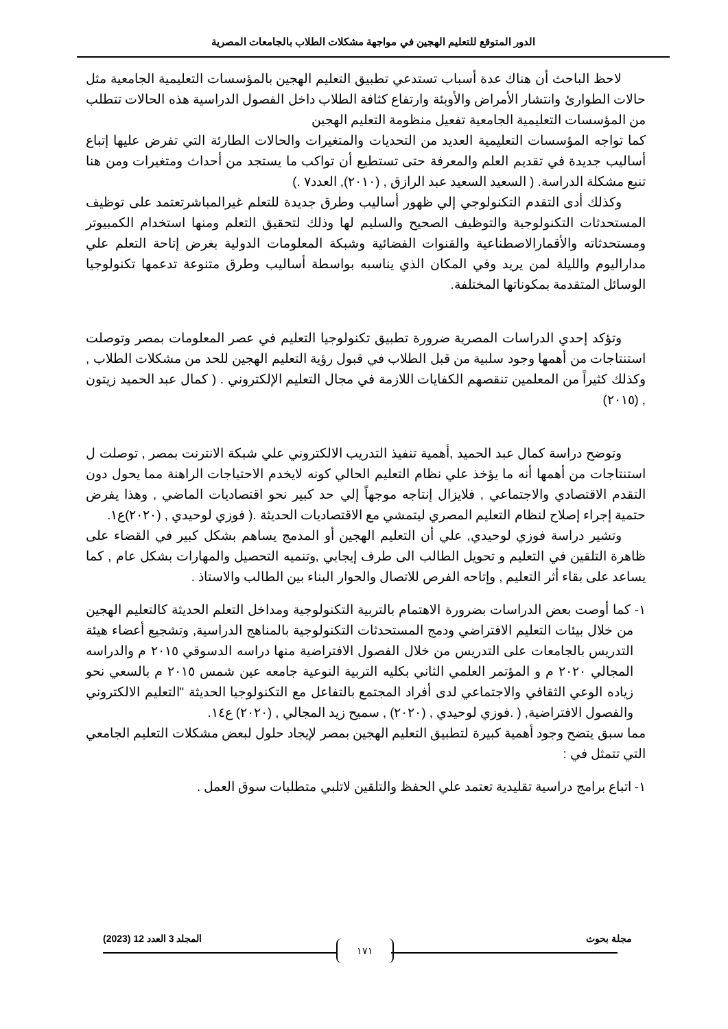الدور المتوقع للتعليم الهجين في مواجهة مشكلات الطلاب بالجامعات المصرية
لاحظ الباحث أن هناك عدة أسباب تستدعي تطبيق التعليم الهجين بالمؤسسات التعليمية الجامعية مثل حالات الطوارئ وانتشار الأمراض والأوبئة وارتفاع كثافة الطلاب داخل الفصول الدراسية هذه الحالات تتطلب من المؤسسات التعليمية الجامعية تفعيل منظومة التعليم الهجين
كما تواجه المؤسسات التعليمية العديد من التحديات والمتغيرات والحالات الطارئة التي تفرض عليها إتباع أساليب جديدة في تقديم العلم والمعرفة حتى تستطيع أن تواكب ما يستجد من أحداث ومتغيرات ومن هنا تنبع مشكلة الدراسة. ( السعيد السعيد عبد الرازق , (٢٠١٠), العدد٧ .)
وكذلك أدى التقدم التكنولوجي إلي ظهور أساليب وطرق جديدة للتعلم غيرالمباشرتعتمد على توظيف المستحدثات التكنولوجية والتوظيف الصحيح والسليم لها وذلك لتحقيق التعلم ومنها استخدام الكمبيوتر ومستحدثاته والأقمارالاصطناعية والقنوات الفضائية وشبكة المعلومات الدولية بغرض إتاحة التعلم علي مداراليوم والليلة لمن يريد وفي المكان الذي يناسبه بواسطة أساليب وطرق متنوعة تدعمها تكنولوجيا الوسائل المتقدمة بمكوناتها المختلفة.
وتؤكد إحدي الدراسات المصرية ضرورة تطبيق تكنولوجيا التعليم في عصر المعلومات بمصر وتوصلت استنتاجات من أهمها وجود سلبية من قبل الطلاب في قبول رؤية التعليم الهجين للحد من مشكلات الطلاب , وكذلك كثيراً من المعلمين تنقصهم الكفايات اللازمة في مجال التعليم الإلكتروني . ( كمال عبد الحميد زيتون , (٢٠١٥)
وتوضح دراسة كمال عبد الحميد ,أهمية تنفيذ التدريب الالكتروني علي شبكة الانترنت بمصر , توصلت ل استنتاجات من أهمها أنه ما يؤخذ علي نظام التعليم الحالي كونه لايخدم الاحتياجات الراهنة مما يحول دون التقدم الاقتصادي والاجتماعي , فلايزال إنتاجه موجهاً إلي حد كبير نحو اقتصاديات الماضي , وهذا يفرض حتمية إجراء إصلاح لنظام التعليم المصري ليتمشي مع الاقتصاديات الحديثة .( فوزي لوحيدي , (٢٠٢٠)ع١.
وتشير دراسة فوزي لوحيدي, علي أن التعليم الهجين أو المدمج يساهم بشكل كبير في القضاء على ظاهرة التلقين في التعليم و تحويل الطالب الى طرف إيجابي ,وتنميه التحصيل والمهارات بشكل عام , كما يساعد على بقاء أثر التعليم , وإتاحه الفرص للاتصال والحوار البناء بين الطالب والاستاذ .
١- كما أوصت بعض الدراسات بضرورة الاهتمام بالتربية التكنولوجية ومداخل التعلم الحديثة كالتعليم الهجين من خلال بيئات التعليم الافتراضي ودمج المستحدثات التكنولوجية بالمناهج الدراسية, وتشجيع أعضاء هيئة التدريس بالجامعات على التدريس من خلال الفصول الافتراضية منها دراسه الدسوقي ٢٠١٥ م والدراسه المجالي ٢٠٢٠ م و المؤتمر العلمي الثاني بكليه التربية النوعية جامعه عين شمس ٢٠١٥ م بالسعي نحو زياده الوعي الثقافي والاجتماعي لدى أفراد المجتمع بالتفاعل مع التكنولوجيا الحديثة "التعليم الالكتروني والفصول الافتراضية, ( .فوزي لوحيدي , (٢٠٢٠) , سميح زيد المجالي , (٢٠٢٠) ع١٤.
مما سبق يتضح وجود أهمية كبيرة لتطبيق التعليم الهجين بمصر لإيجاد حلول لبعض مشكلات التعليم الجامعي التي تتمثل في :
١- اتباع برامج دراسية تقليدية تعتمد علي الحفظ والتلقين لاتلبي متطلبات سوق العمل .
مجلة بحوث المجلد 3 العدد 12 (2023)
١٧١